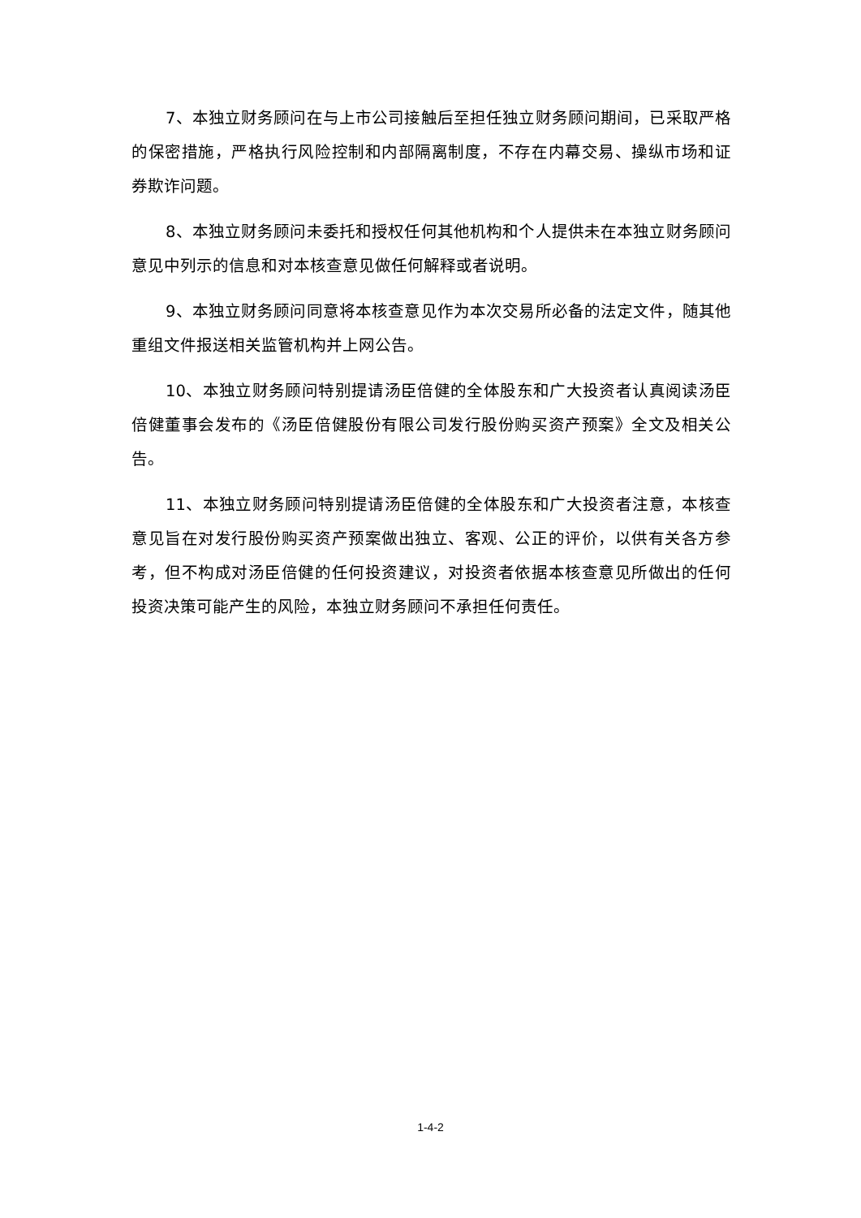7、本独立财务顾问在与上市公司接触后至担任独立财务顾问期间，已采取严格的保密措施，严格执行风险控制和内部隔离制度，不存在内幕交易、操纵市场和证券欺诈问题。
8、本独立财务顾问未委托和授权任何其他机构和个人提供未在本独立财务顾问意见中列示的信息和对本核查意见做任何解释或者说明。
9、本独立财务顾问同意将本核查意见作为本次交易所必备的法定文件，随其他重组文件报送相关监管机构并上网公告。
10、本独立财务顾问特别提请汤臣倍健的全体股东和广大投资者认真阅读汤臣倍健董事会发布的《汤臣倍健股份有限公司发行股份购买资产预案》全文及相关公告。
11、本独立财务顾问特别提请汤臣倍健的全体股东和广大投资者注意，本核查意见旨在对发行股份购买资产预案做出独立、客观、公正的评价，以供有关各方参考，但不构成对汤臣倍健的任何投资建议，对投资者依据本核查意见所做出的任何投资决策可能产生的风险，本独立财务顾问不承担任何责任。
1-4-2